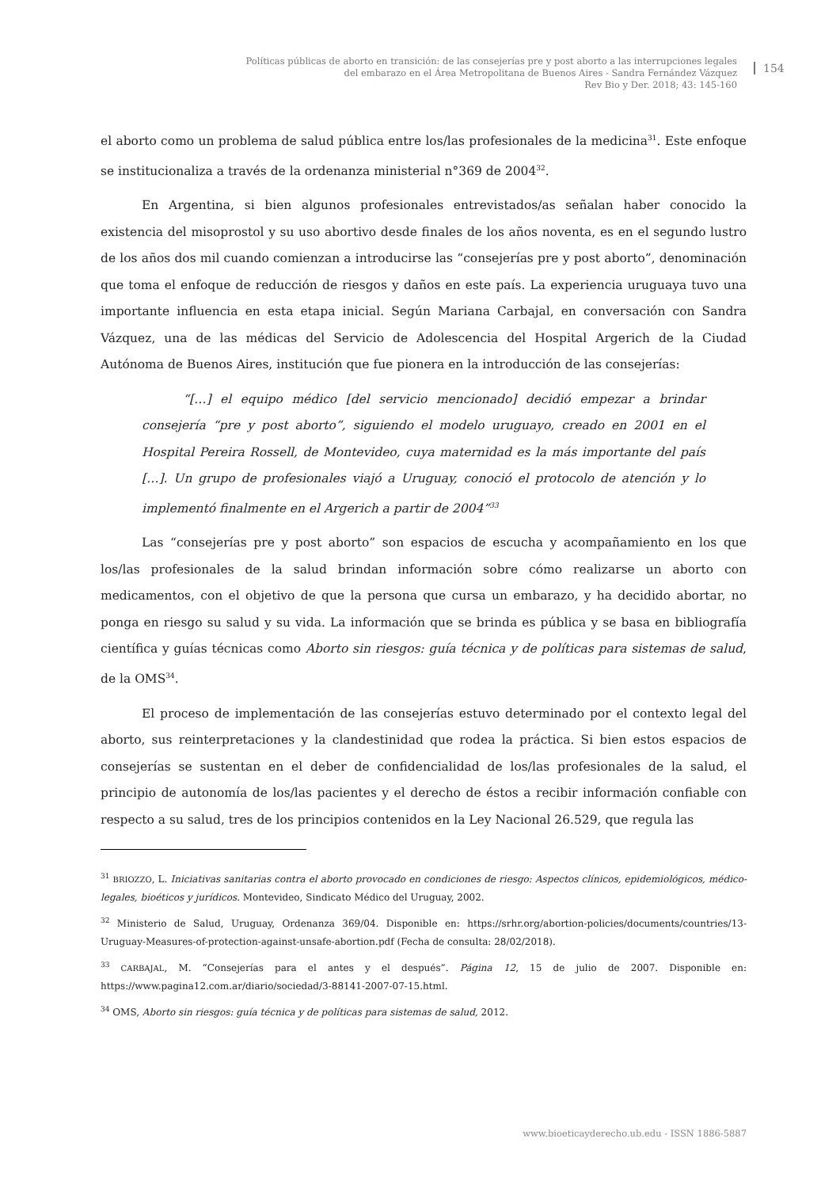Políticas públicas de aborto en transición: de las consejerías pre y post aborto a las interrupciones legales del embarazo en el Área Metropolitana de Buenos Aires - Sandra Fernández Vázquez
Rev Bio y Der. 2018; 43: 145-160
154
el aborto como un problema de salud pública entre los/las profesionales de la medicina<sup>31</sup>. Este enfoque se institucionaliza a través de la ordenanza ministerial n°369 de 2004<sup>32</sup>.
En Argentina, si bien algunos profesionales entrevistados/as señalan haber conocido la existencia del misoprostol y su uso abortivo desde finales de los años noventa, es en el segundo lustro de los años dos mil cuando comienzan a introducirse las “consejerías pre y post aborto”, denominación que toma el enfoque de reducción de riesgos y daños en este país. La experiencia uruguaya tuvo una importante influencia en esta etapa inicial. Según Mariana Carbajal, en conversación con Sandra Vázquez, una de las médicas del Servicio de Adolescencia del Hospital Argerich de la Ciudad Autónoma de Buenos Aires, institución que fue pionera en la introducción de las consejerías:
“[…] el equipo médico [del servicio mencionado] decidió empezar a brindar consejería “pre y post aborto”, siguiendo el modelo uruguayo, creado en 2001 en el Hospital Pereira Rossell, de Montevideo, cuya maternidad es la más importante del país […]. Un grupo de profesionales viajó a Uruguay, conoció el protocolo de atención y lo implementó finalmente en el Argerich a partir de 2004”<sup>33</sup>
Las “consejerías pre y post aborto” son espacios de escucha y acompañamiento en los que los/las profesionales de la salud brindan información sobre cómo realizarse un aborto con medicamentos, con el objetivo de que la persona que cursa un embarazo, y ha decidido abortar, no ponga en riesgo su salud y su vida. La información que se brinda es pública y se basa en bibliografía científica y guías técnicas como Aborto sin riesgos: guía técnica y de políticas para sistemas de salud, de la OMS<sup>34</sup>.
El proceso de implementación de las consejerías estuvo determinado por el contexto legal del aborto, sus reinterpretaciones y la clandestinidad que rodea la práctica. Si bien estos espacios de consejerías se sustentan en el deber de confidencialidad de los/las profesionales de la salud, el principio de autonomía de los/las pacientes y el derecho de éstos a recibir información confiable con respecto a su salud, tres de los principios contenidos en la Ley Nacional 26.529, que regula las
<sup>31</sup> BRIOZZO, L. Iniciativas sanitarias contra el aborto provocado en condiciones de riesgo: Aspectos clínicos, epidemiológicos, médico-legales, bioéticos y jurídicos. Montevideo, Sindicato Médico del Uruguay, 2002.
<sup>32</sup> Ministerio de Salud, Uruguay, Ordenanza 369/04. Disponible en: https://srhr.org/abortion-policies/documents/countries/13-Uruguay-Measures-of-protection-against-unsafe-abortion.pdf (Fecha de consulta: 28/02/2018).
<sup>33</sup> CARBAJAL, M. “Consejerías para el antes y el después”. Página 12, 15 de julio de 2007. Disponible en: https://www.pagina12.com.ar/diario/sociedad/3-88141-2007-07-15.html.
<sup>34</sup> OMS, Aborto sin riesgos: guía técnica y de políticas para sistemas de salud, 2012.
www.bioeticayderecho.ub.edu - ISSN 1886-5887